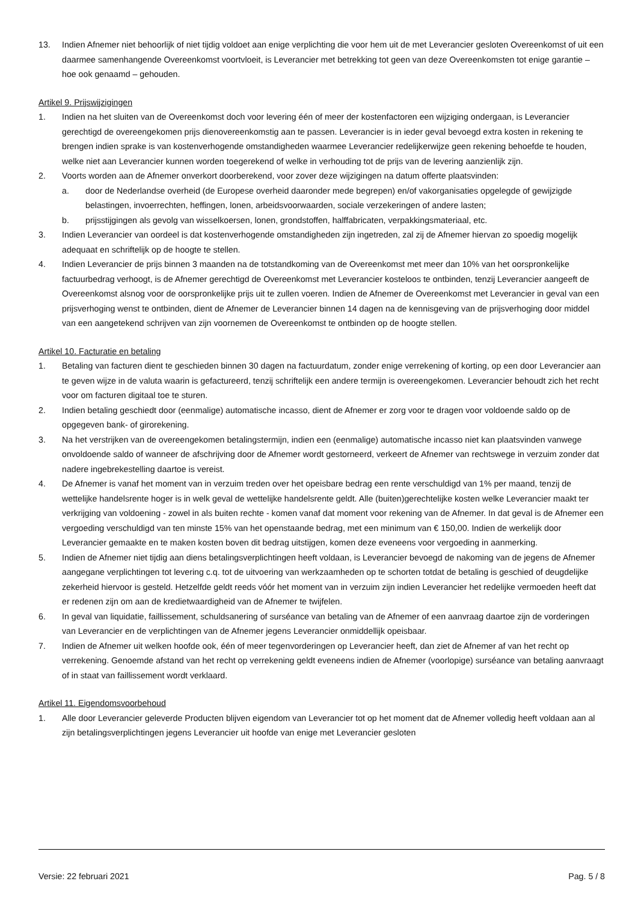13. Indien Afnemer niet behoorlijk of niet tijdig voldoet aan enige verplichting die voor hem uit de met Leverancier gesloten Overeenkomst of uit een daarmee samenhangende Overeenkomst voortvloeit, is Leverancier met betrekking tot geen van deze Overeenkomsten tot enige garantie – hoe ook genaamd – gehouden.
Artikel 9. Prijswijzigingen
1. Indien na het sluiten van de Overeenkomst doch voor levering één of meer der kostenfactoren een wijziging ondergaan, is Leverancier gerechtigd de overeengekomen prijs dienovereenkomstig aan te passen. Leverancier is in ieder geval bevoegd extra kosten in rekening te brengen indien sprake is van kostenverhogende omstandigheden waarmee Leverancier redelijkerwijze geen rekening behoefde te houden, welke niet aan Leverancier kunnen worden toegerekend of welke in verhouding tot de prijs van de levering aanzienlijk zijn.
2. Voorts worden aan de Afnemer onverkort doorberekend, voor zover deze wijzigingen na datum offerte plaatsvinden:
a. door de Nederlandse overheid (de Europese overheid daaronder mede begrepen) en/of vakorganisaties opgelegde of gewijzigde belastingen, invoerrechten, heffingen, lonen, arbeidsvoorwaarden, sociale verzekeringen of andere lasten;
b. prijsstijgingen als gevolg van wisselkoersen, lonen, grondstoffen, halffabricaten, verpakkingsmateriaal, etc.
3. Indien Leverancier van oordeel is dat kostenverhogende omstandigheden zijn ingetreden, zal zij de Afnemer hiervan zo spoedig mogelijk adequaat en schriftelijk op de hoogte te stellen.
4. Indien Leverancier de prijs binnen 3 maanden na de totstandkoming van de Overeenkomst met meer dan 10% van het oorspronkelijke factuurbedrag verhoogt, is de Afnemer gerechtigd de Overeenkomst met Leverancier kosteloos te ontbinden, tenzij Leverancier aangeeft de Overeenkomst alsnog voor de oorspronkelijke prijs uit te zullen voeren. Indien de Afnemer de Overeenkomst met Leverancier in geval van een prijsverhoging wenst te ontbinden, dient de Afnemer de Leverancier binnen 14 dagen na de kennisgeving van de prijsverhoging door middel van een aangetekend schrijven van zijn voornemen de Overeenkomst te ontbinden op de hoogte stellen.
Artikel 10. Facturatie en betaling
1. Betaling van facturen dient te geschieden binnen 30 dagen na factuurdatum, zonder enige verrekening of korting, op een door Leverancier aan te geven wijze in de valuta waarin is gefactureerd, tenzij schriftelijk een andere termijn is overeengekomen. Leverancier behoudt zich het recht voor om facturen digitaal toe te sturen.
2. Indien betaling geschiedt door (eenmalige) automatische incasso, dient de Afnemer er zorg voor te dragen voor voldoende saldo op de opgegeven bank- of girorekening.
3. Na het verstrijken van de overeengekomen betalingstermijn, indien een (eenmalige) automatische incasso niet kan plaatsvinden vanwege onvoldoende saldo of wanneer de afschrijving door de Afnemer wordt gestorneerd, verkeert de Afnemer van rechtswege in verzuim zonder dat nadere ingebrekestelling daartoe is vereist.
4. De Afnemer is vanaf het moment van in verzuim treden over het opeisbare bedrag een rente verschuldigd van 1% per maand, tenzij de wettelijke handelsrente hoger is in welk geval de wettelijke handelsrente geldt. Alle (buiten)gerechtelijke kosten welke Leverancier maakt ter verkrijging van voldoening - zowel in als buiten rechte - komen vanaf dat moment voor rekening van de Afnemer. In dat geval is de Afnemer een vergoeding verschuldigd van ten minste 15% van het openstaande bedrag, met een minimum van € 150,00. Indien de werkelijk door Leverancier gemaakte en te maken kosten boven dit bedrag uitstijgen, komen deze eveneens voor vergoeding in aanmerking.
5. Indien de Afnemer niet tijdig aan diens betalingsverplichtingen heeft voldaan, is Leverancier bevoegd de nakoming van de jegens de Afnemer aangegane verplichtingen tot levering c.q. tot de uitvoering van werkzaamheden op te schorten totdat de betaling is geschied of deugdelijke zekerheid hiervoor is gesteld. Hetzelfde geldt reeds vóór het moment van in verzuim zijn indien Leverancier het redelijke vermoeden heeft dat er redenen zijn om aan de kredietwaardigheid van de Afnemer te twijfelen.
6. In geval van liquidatie, faillissement, schuldsanering of surséance van betaling van de Afnemer of een aanvraag daartoe zijn de vorderingen van Leverancier en de verplichtingen van de Afnemer jegens Leverancier onmiddellijk opeisbaar.
7. Indien de Afnemer uit welken hoofde ook, één of meer tegenvorderingen op Leverancier heeft, dan ziet de Afnemer af van het recht op verrekening. Genoemde afstand van het recht op verrekening geldt eveneens indien de Afnemer (voorlopige) surséance van betaling aanvraagt of in staat van faillissement wordt verklaard.
Artikel 11. Eigendomsvoorbehoud
1. Alle door Leverancier geleverde Producten blijven eigendom van Leverancier tot op het moment dat de Afnemer volledig heeft voldaan aan al zijn betalingsverplichtingen jegens Leverancier uit hoofde van enige met Leverancier gesloten
Versie: 22 februari 2021 Pag. 5 / 8